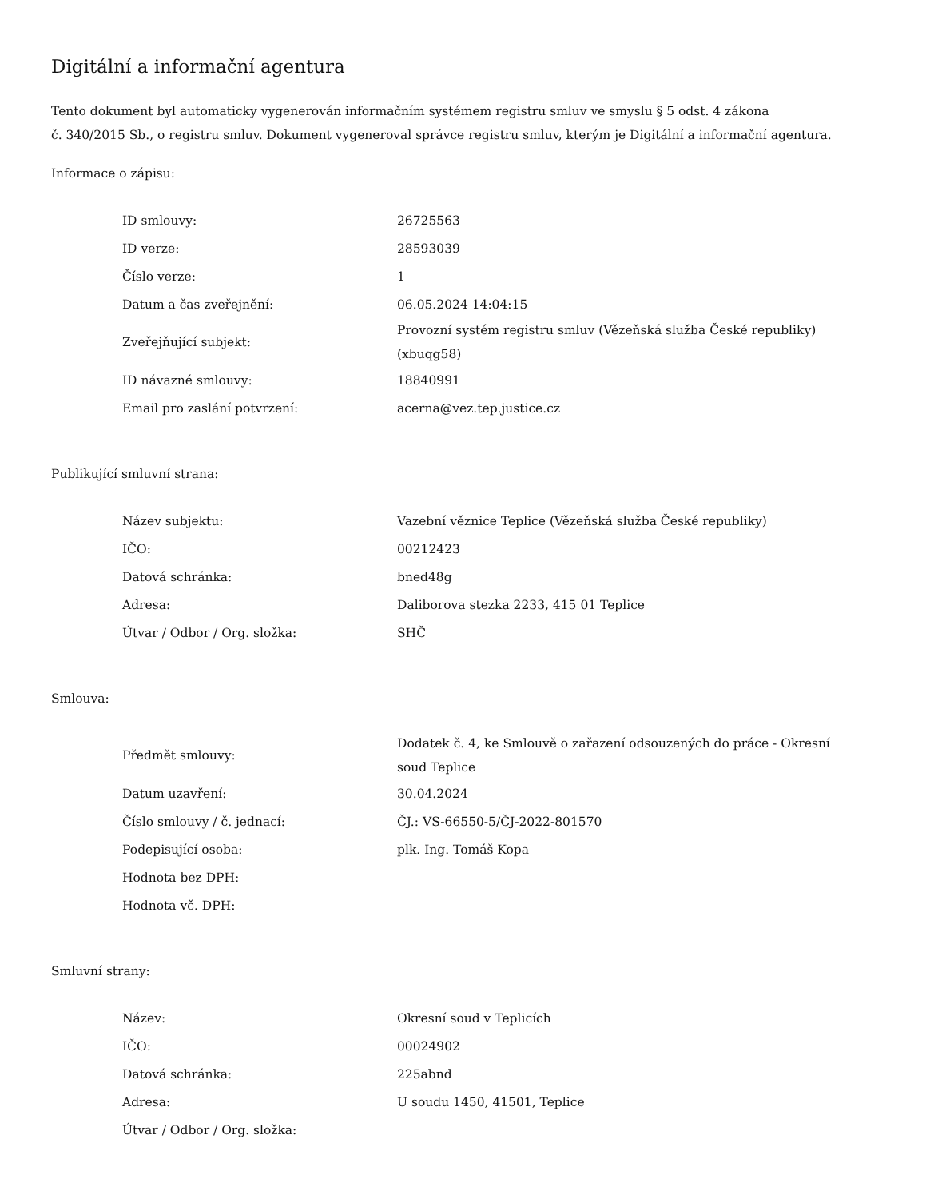Digitální a informační agentura
Tento dokument byl automaticky vygenerován informačním systémem registru smluv ve smyslu § 5 odst. 4 zákona
č. 340/2015 Sb., o registru smluv. Dokument vygeneroval správce registru smluv, kterým je Digitální a informační agentura.
Informace o zápisu:
| ID smlouvy: | 26725563 |
| ID verze: | 28593039 |
| Číslo verze: | 1 |
| Datum a čas zveřejnění: | 06.05.2024 14:04:15 |
| Zveřejňující subjekt: | Provozní systém registru smluv (Vězeňská služba České republiky) (xbuqg58) |
| ID návazné smlouvy: | 18840991 |
| Email pro zaslání potvrzení: | acerna@vez.tep.justice.cz |
Publikující smluvní strana:
| Název subjektu: | Vazební věznice Teplice (Vězeňská služba České republiky) |
| IČO: | 00212423 |
| Datová schránka: | bned48g |
| Adresa: | Daliborova stezka 2233, 415 01 Teplice |
| Útvar / Odbor / Org. složka: | SHČ |
Smlouva:
| Předmět smlouvy: | Dodatek č. 4, ke Smlouvě o zařazení odsouzených do práce - Okresní soud Teplice |
| Datum uzavření: | 30.04.2024 |
| Číslo smlouvy / č. jednací: | ČJ.: VS-66550-5/ČJ-2022-801570 |
| Podepisující osoba: | plk. Ing. Tomáš Kopa |
| Hodnota bez DPH: | |
| Hodnota vč. DPH: | |
Smluvní strany:
| Název: | Okresní soud v Teplicích |
| IČO: | 00024902 |
| Datová schránka: | 225abnd |
| Adresa: | U soudu 1450, 41501, Teplice |
| Útvar / Odbor / Org. složka: | |